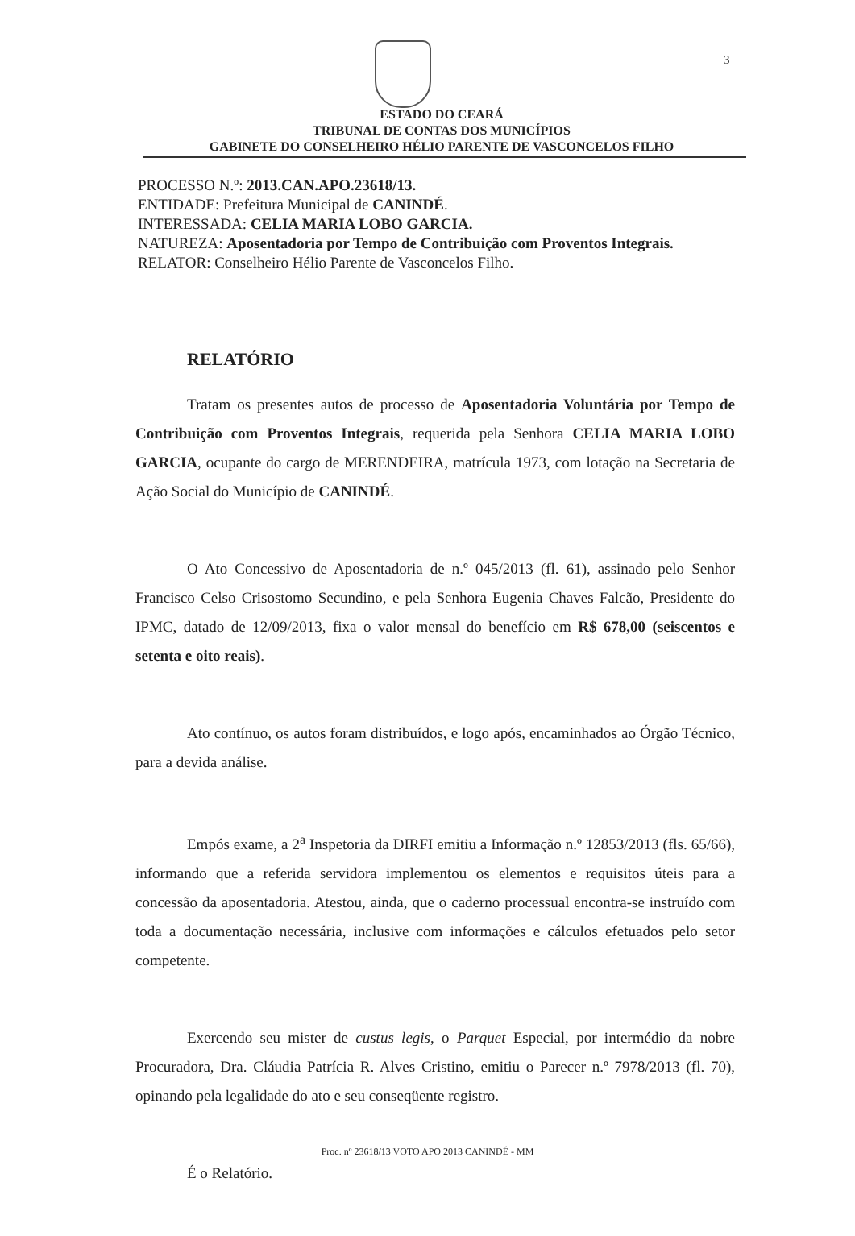3
ESTADO DO CEARÁ
TRIBUNAL DE CONTAS DOS MUNICÍPIOS
GABINETE DO CONSELHEIRO HÉLIO PARENTE DE VASCONCELOS FILHO
PROCESSO N.º: 2013.CAN.APO.23618/13.
ENTIDADE: Prefeitura Municipal de CANINDÉ.
INTERESSADA: CELIA MARIA LOBO GARCIA.
NATUREZA: Aposentadoria por Tempo de Contribuição com Proventos Integrais.
RELATOR: Conselheiro Hélio Parente de Vasconcelos Filho.
RELATÓRIO
Tratam os presentes autos de processo de Aposentadoria Voluntária por Tempo de Contribuição com Proventos Integrais, requerida pela Senhora CELIA MARIA LOBO GARCIA, ocupante do cargo de MERENDEIRA, matrícula 1973, com lotação na Secretaria de Ação Social do Município de CANINDÉ.
O Ato Concessivo de Aposentadoria de n.º 045/2013 (fl. 61), assinado pelo Senhor Francisco Celso Crisostomo Secundino, e pela Senhora Eugenia Chaves Falcão, Presidente do IPMC, datado de 12/09/2013, fixa o valor mensal do benefício em R$ 678,00 (seiscentos e setenta e oito reais).
Ato contínuo, os autos foram distribuídos, e logo após, encaminhados ao Órgão Técnico, para a devida análise.
Empós exame, a 2<sup>a</sup> Inspetoria da DIRFI emitiu a Informação n.º 12853/2013 (fls. 65/66), informando que a referida servidora implementou os elementos e requisitos úteis para a concessão da aposentadoria. Atestou, ainda, que o caderno processual encontra-se instruído com toda a documentação necessária, inclusive com informações e cálculos efetuados pelo setor competente.
Exercendo seu mister de custus legis, o Parquet Especial, por intermédio da nobre Procuradora, Dra. Cláudia Patrícia R. Alves Cristino, emitiu o Parecer n.º 7978/2013 (fl. 70), opinando pela legalidade do ato e seu conseqüente registro.
É o Relatório.
Proc. nº 23618/13 VOTO APO 2013 CANINDÉ - MM